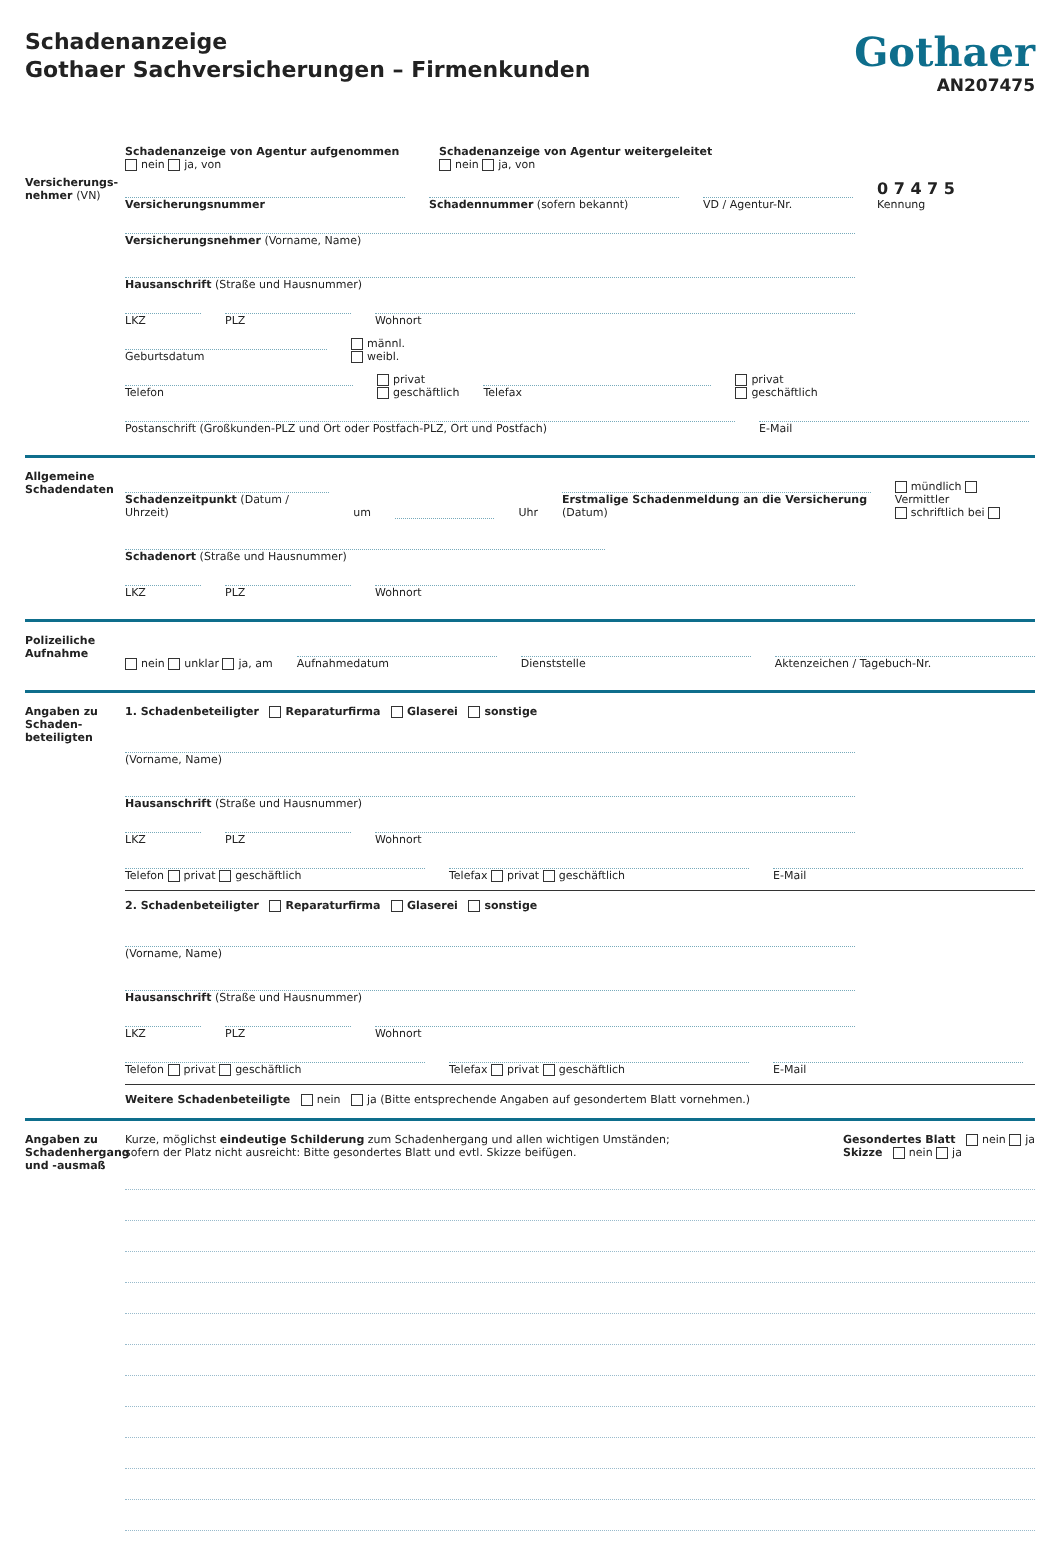Schadenanzeige
Gothaer Sachversicherungen – Firmenkunden
Gothaer
AN207475
Versicherungs-nehmer (VN)
Schadenanzeige von Agentur aufgenommen
nein ja, von
Schadenanzeige von Agentur weitergeleitet
nein ja, von
Versicherungsnummer
Schadennummer (sofern bekannt)
VD / Agentur-Nr.
0 7 4 7 5
Kennung
Versicherungsnehmer (Vorname, Name)
Hausanschrift (Straße und Hausnummer)
LKZ
PLZ
Wohnort
Geburtsdatum
männl.
weibl.
Telefon
privat
geschäftlich
Telefax
privat
geschäftlich
Postanschrift (Großkunden-PLZ und Ort oder Postfach-PLZ, Ort und Postfach)
E-Mail
Allgemeine Schadendaten
Schadenzeitpunkt (Datum / Uhrzeit)
um
Uhr
Erstmalige Schadenmeldung an die Versicherung (Datum)
mündlich Vermittler
schriftlich bei
Schadenort (Straße und Hausnummer)
LKZ
PLZ
Wohnort
Polizeiliche Aufnahme
nein unklar ja, am
Aufnahmedatum
Dienststelle
Aktenzeichen / Tagebuch-Nr.
Angaben zu Schaden-beteiligten
1. Schadenbeteiligter Reparaturfirma Glaserei sonstige
(Vorname, Name)
Hausanschrift (Straße und Hausnummer)
LKZ
PLZ
Wohnort
Telefon privat geschäftlich
Telefax privat geschäftlich
E-Mail
2. Schadenbeteiligter Reparaturfirma Glaserei sonstige
(Vorname, Name)
Hausanschrift (Straße und Hausnummer)
LKZ
PLZ
Wohnort
Telefon privat geschäftlich
Telefax privat geschäftlich
E-Mail
Weitere Schadenbeteiligte nein ja (Bitte entsprechende Angaben auf gesondertem Blatt vornehmen.)
Angaben zu Schadenhergang und -ausmaß
Kurze, möglichst eindeutige Schilderung zum Schadenhergang und allen wichtigen Umständen;
sofern der Platz nicht ausreicht: Bitte gesondertes Blatt und evtl. Skizze beifügen.
Gesondertes Blatt nein ja
Skizze nein ja